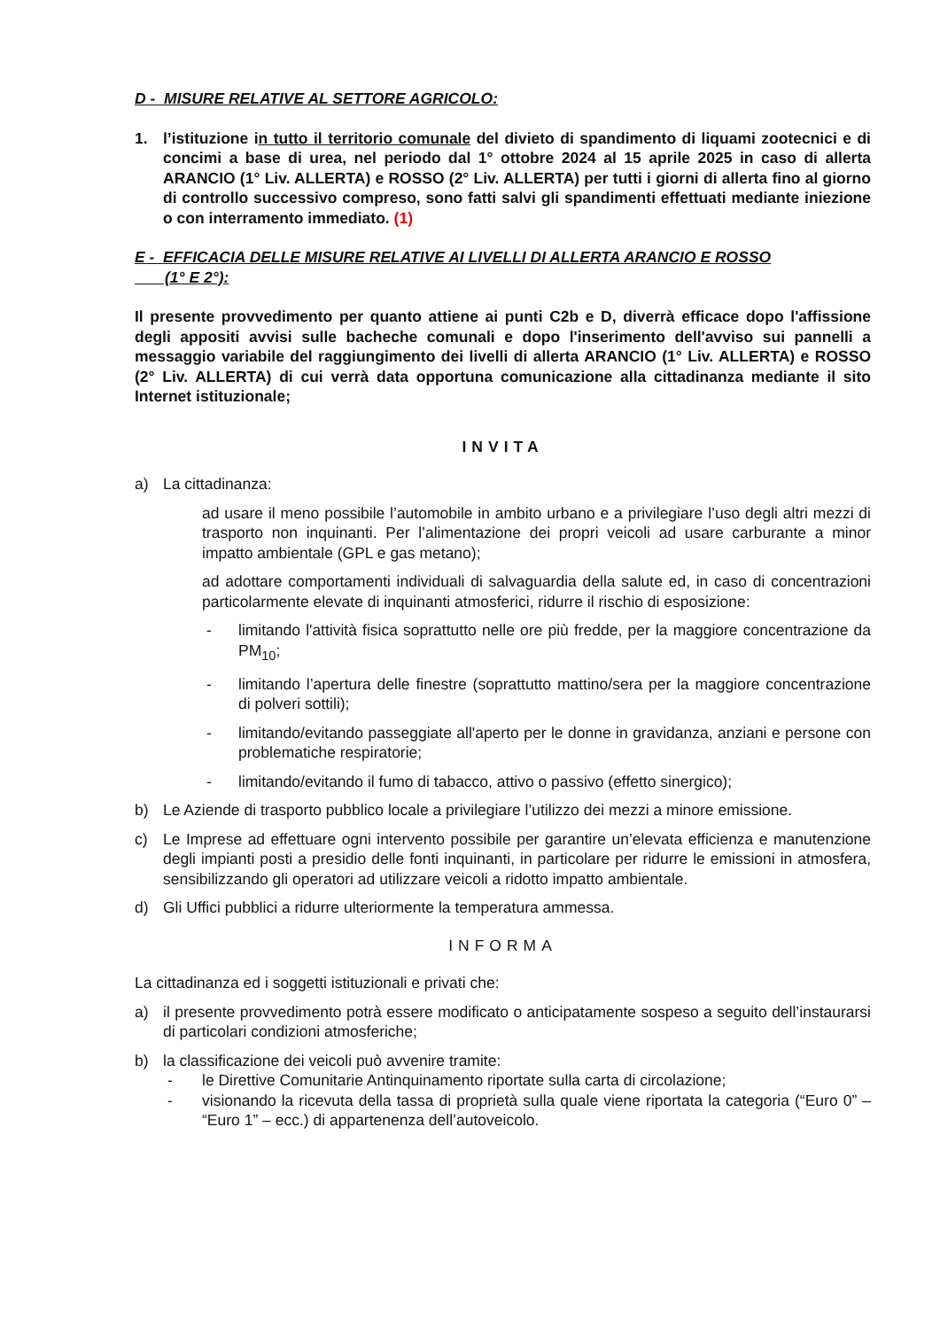D - MISURE RELATIVE AL SETTORE AGRICOLO:
1. l’istituzione in tutto il territorio comunale del divieto di spandimento di liquami zootecnici e di concimi a base di urea, nel periodo dal 1° ottobre 2024 al 15 aprile 2025 in caso di allerta ARANCIO (1° Liv. ALLERTA) e ROSSO (2° Liv. ALLERTA) per tutti i giorni di allerta fino al giorno di controllo successivo compreso, sono fatti salvi gli spandimenti effettuati mediante iniezione o con interramento immediato. (1)
E - EFFICACIA DELLE MISURE RELATIVE AI LIVELLI DI ALLERTA ARANCIO E ROSSO
(1° E 2°):
Il presente provvedimento per quanto attiene ai punti C2b e D, diverrà efficace dopo l'affissione degli appositi avvisi sulle bacheche comunali e dopo l'inserimento dell'avviso sui pannelli a messaggio variabile del raggiungimento dei livelli di allerta ARANCIO (1° Liv. ALLERTA) e ROSSO (2° Liv. ALLERTA) di cui verrà data opportuna comunicazione alla cittadinanza mediante il sito Internet istituzionale;
INVITA
a) La cittadinanza:
ad usare il meno possibile l’automobile in ambito urbano e a privilegiare l’uso degli altri mezzi di trasporto non inquinanti. Per l’alimentazione dei propri veicoli ad usare carburante a minor impatto ambientale (GPL e gas metano);
ad adottare comportamenti individuali di salvaguardia della salute ed, in caso di concentrazioni particolarmente elevate di inquinanti atmosferici, ridurre il rischio di esposizione:
- limitando l'attività fisica soprattutto nelle ore più fredde, per la maggiore concentrazione da PM<sub>10</sub>;
- limitando l’apertura delle finestre (soprattutto mattino/sera per la maggiore concentrazione di polveri sottili);
- limitando/evitando passeggiate all'aperto per le donne in gravidanza, anziani e persone con problematiche respiratorie;
- limitando/evitando il fumo di tabacco, attivo o passivo (effetto sinergico);
b) Le Aziende di trasporto pubblico locale a privilegiare l’utilizzo dei mezzi a minore emissione.
c) Le Imprese ad effettuare ogni intervento possibile per garantire un’elevata efficienza e manutenzione degli impianti posti a presidio delle fonti inquinanti, in particolare per ridurre le emissioni in atmosfera, sensibilizzando gli operatori ad utilizzare veicoli a ridotto impatto ambientale.
d) Gli Uffici pubblici a ridurre ulteriormente la temperatura ammessa.
INFORMA
La cittadinanza ed i soggetti istituzionali e privati che:
a) il presente provvedimento potrà essere modificato o anticipatamente sospeso a seguito dell’instaurarsi di particolari condizioni atmosferiche;
b) la classificazione dei veicoli può avvenire tramite:
- le Direttive Comunitarie Antinquinamento riportate sulla carta di circolazione;
- visionando la ricevuta della tassa di proprietà sulla quale viene riportata la categoria (“Euro 0” – “Euro 1” – ecc.) di appartenenza dell’autoveicolo.